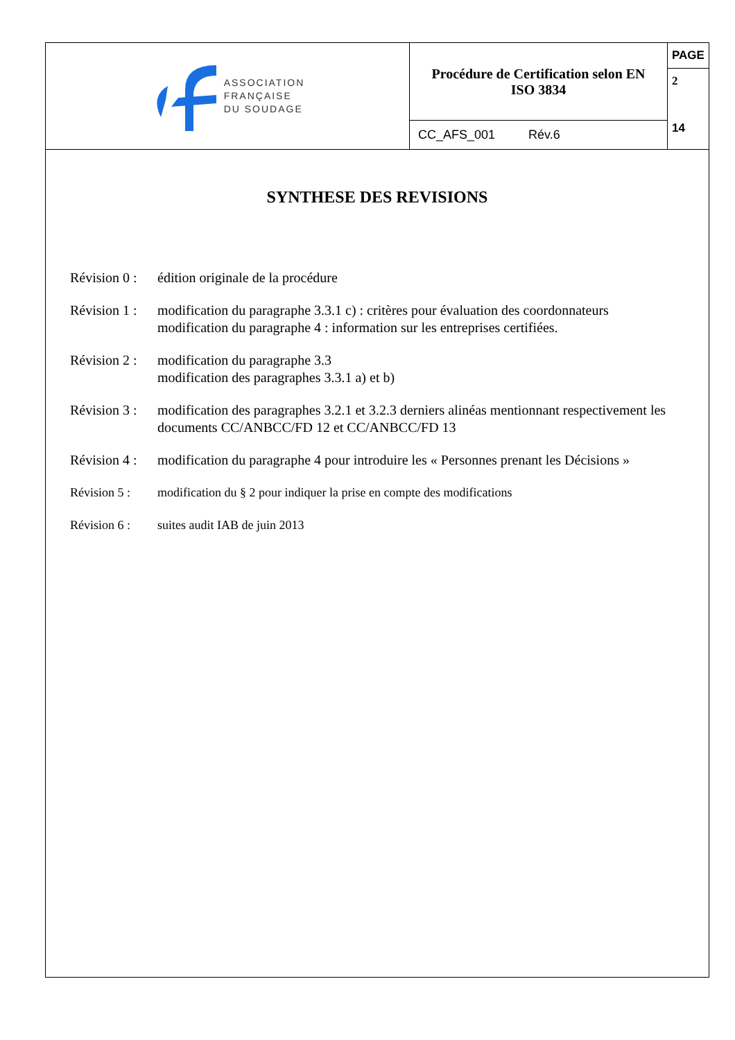ASSOCIATION
FRANÇAISE
DU SOUDAGE
Procédure de Certification selon EN
ISO 3834
CC_AFS_001 Rév.6
PAGE
2
14
SYNTHESE DES REVISIONS
Révision 0 : édition originale de la procédure
Révision 1 : modification du paragraphe 3.3.1 c) : critères pour évaluation des coordonnateurs
modification du paragraphe 4 : information sur les entreprises certifiées.
Révision 2 : modification du paragraphe 3.3
modification des paragraphes 3.3.1 a) et b)
Révision 3 : modification des paragraphes 3.2.1 et 3.2.3 derniers alinéas mentionnant respectivement les documents CC/ANBCC/FD 12 et CC/ANBCC/FD 13
Révision 4 : modification du paragraphe 4 pour introduire les « Personnes prenant les Décisions »
Révision 5 : modification du § 2 pour indiquer la prise en compte des modifications
Révision 6 : suites audit IAB de juin 2013